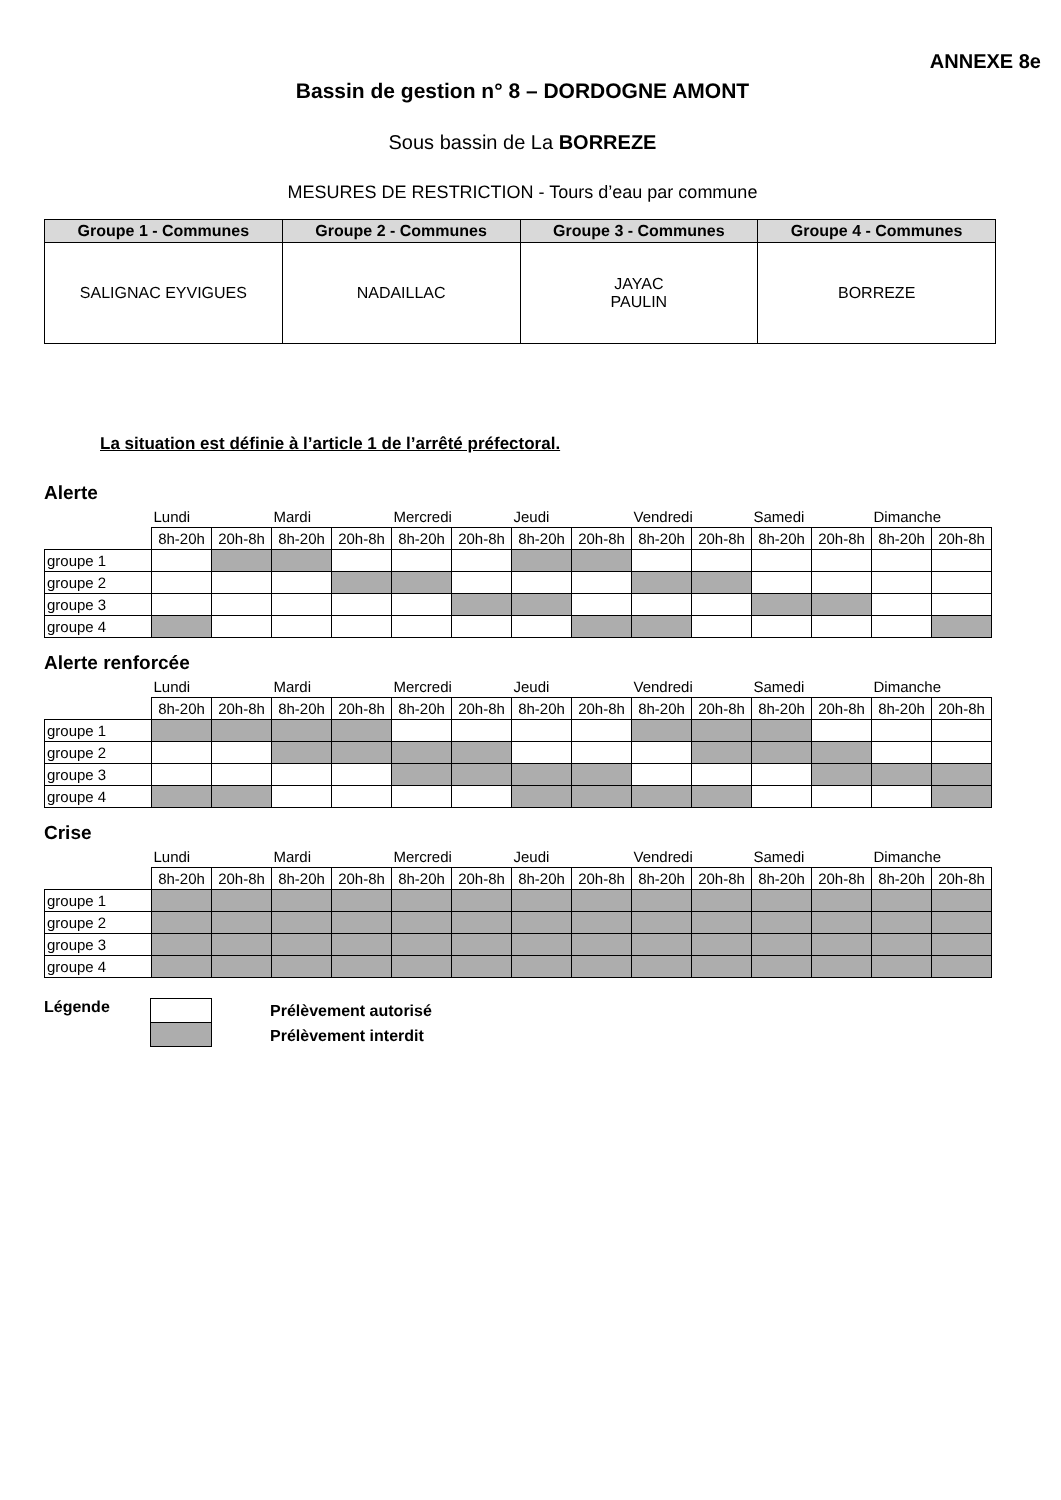ANNEXE 8e
Bassin de gestion n° 8 – DORDOGNE AMONT
Sous bassin de La BORREZE
MESURES DE RESTRICTION - Tours d’eau par commune
| Groupe 1 - Communes | Groupe 2 - Communes | Groupe 3 - Communes | Groupe 4 - Communes |
| --- | --- | --- | --- |
| SALIGNAC EYVIGUES | NADAILLAC | JAYAC PAULIN | BORREZE |
La situation est définie à l’article 1 de l’arrêté préfectoral.
Alerte
| | Lundi | | Mardi | | Mercredi | | Jeudi | | Vendredi | | Samedi | | Dimanche | |
| | 8h-20h | 20h-8h | 8h-20h | 20h-8h | 8h-20h | 20h-8h | 8h-20h | 20h-8h | 8h-20h | 20h-8h | 8h-20h | 20h-8h | 8h-20h | 20h-8h |
| groupe 1 | | | | | | | | | | | | | | |
| groupe 2 | | | | | | | | | | | | | | |
| groupe 3 | | | | | | | | | | | | | | |
| groupe 4 | | | | | | | | | | | | | | |
Alerte renforcée
| | Lundi | | Mardi | | Mercredi | | Jeudi | | Vendredi | | Samedi | | Dimanche | |
| | 8h-20h | 20h-8h | 8h-20h | 20h-8h | 8h-20h | 20h-8h | 8h-20h | 20h-8h | 8h-20h | 20h-8h | 8h-20h | 20h-8h | 8h-20h | 20h-8h |
| groupe 1 | | | | | | | | | | | | | | |
| groupe 2 | | | | | | | | | | | | | | |
| groupe 3 | | | | | | | | | | | | | | |
| groupe 4 | | | | | | | | | | | | | | |
Crise
| | Lundi | | Mardi | | Mercredi | | Jeudi | | Vendredi | | Samedi | | Dimanche | |
| | 8h-20h | 20h-8h | 8h-20h | 20h-8h | 8h-20h | 20h-8h | 8h-20h | 20h-8h | 8h-20h | 20h-8h | 8h-20h | 20h-8h | 8h-20h | 20h-8h |
| groupe 1 | | | | | | | | | | | | | | |
| groupe 2 | | | | | | | | | | | | | | |
| groupe 3 | | | | | | | | | | | | | | |
| groupe 4 | | | | | | | | | | | | | | |
Légende
Prélèvement autorisé
Prélèvement interdit